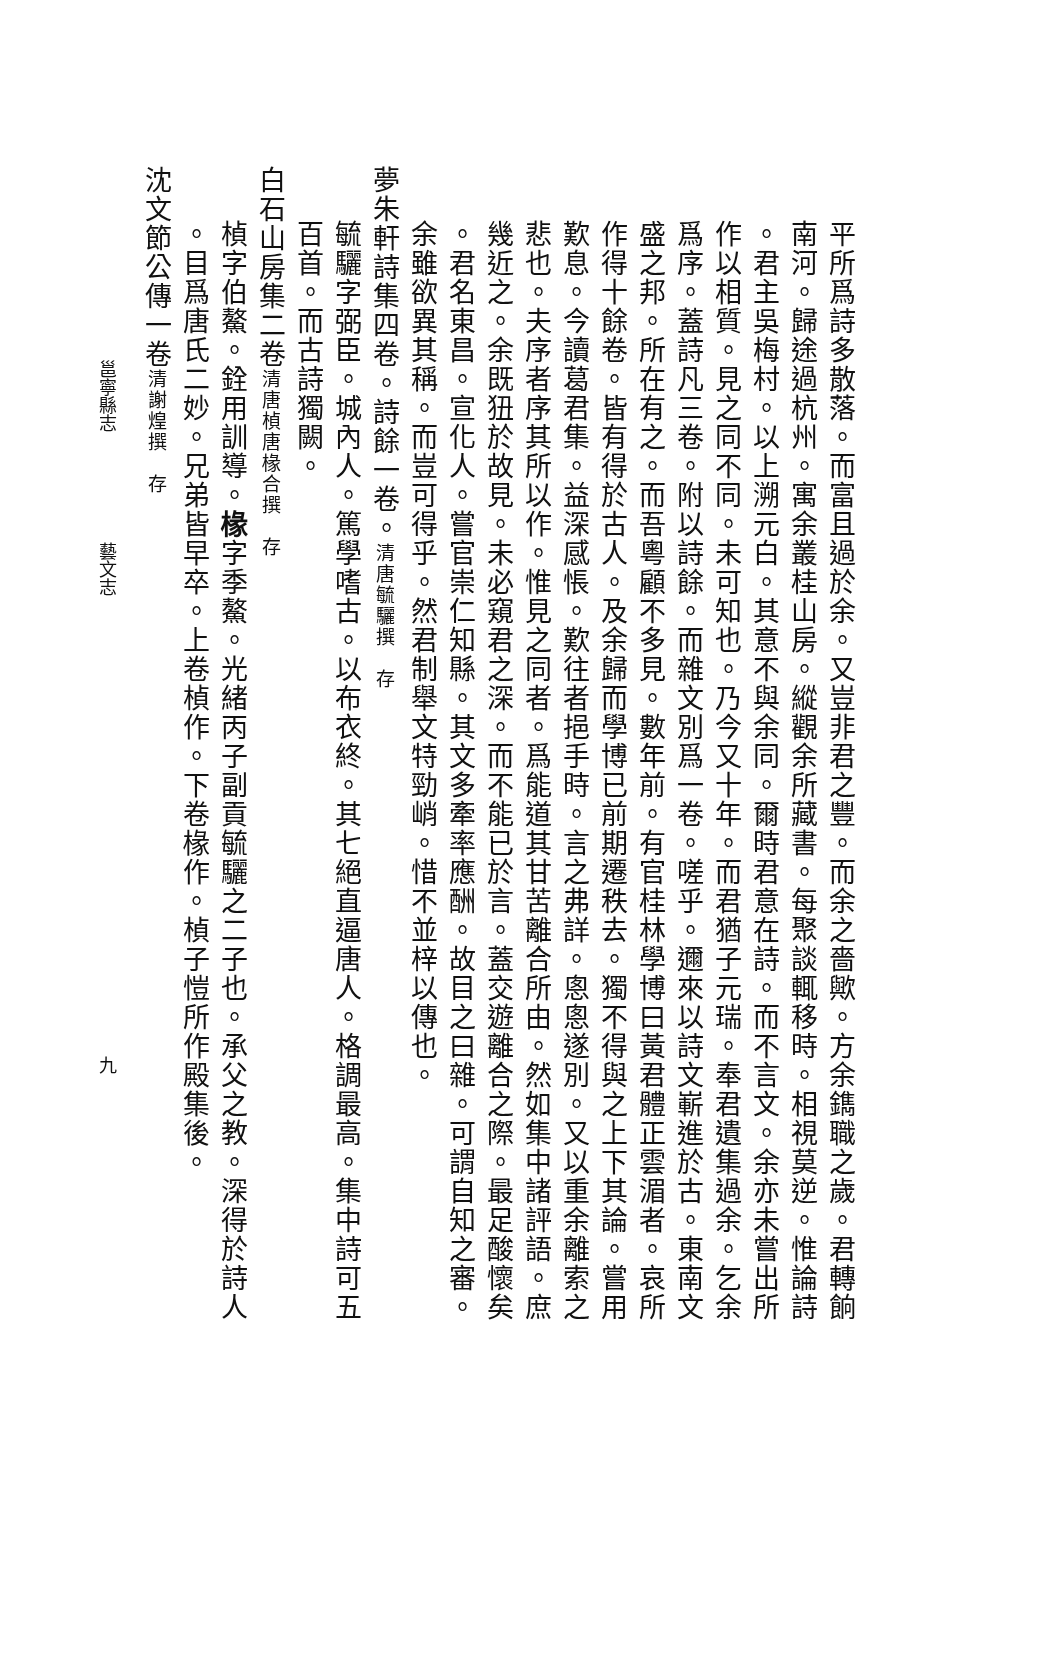平所爲詩多散落。而富且過於余。又豈非君之豐。而余之嗇歟。方余鐫職之歲。君轉餉
南河。歸途過杭州。寓余叢桂山房。縱觀余所藏書。每聚談輒移時。相視莫逆。惟論詩
。君主吳梅村。以上溯元白。其意不與余同。爾時君意在詩。而不言文。余亦未嘗出所
作以相質。見之同不同。未可知也。乃今又十年。而君猶子元瑞。奉君遺集過余。乞余
爲序。蓋詩凡三卷。附以詩餘。而雜文別爲一卷。嗟乎。邇來以詩文嶄進於古。東南文
盛之邦。所在有之。而吾粵顧不多見。數年前。有官桂林學博曰黃君體正雲湄者。哀所
作得十餘卷。皆有得於古人。及余歸而學博已前期遷秩去。獨不得與之上下其論。嘗用
歎息。今讀葛君集。益深感悵。歎往者挹手時。言之弗詳。悤悤遂別。又以重余離索之
悲也。夫序者序其所以作。惟見之同者。爲能道其甘苦離合所由。然如集中諸評語。庶
幾近之。余既狃於故見。未必窺君之深。而不能已於言。蓋交遊離合之際。最足酸懷矣
。君名東昌。宣化人。嘗官崇仁知縣。其文多牽率應酬。故目之曰雜。可謂自知之審。
余雖欲異其稱。而豈可得乎。然君制舉文特勁峭。惜不並梓以傳也。
夢朱軒詩集四卷。詩餘一卷。清唐毓驪撰　存
毓驪字弼臣。城內人。篤學嗜古。以布衣終。其七絕直逼唐人。格調最高。集中詩可五
百首。而古詩獨闕。
白石山房集二卷清唐楨唐椽合撰　存
楨字伯鰲。銓用訓導。椽字季鰲。光緒丙子副貢毓驪之二子也。承父之教。深得於詩人
。目爲唐氏二妙。兄弟皆早卒。上卷楨作。下卷椽作。楨子愷所作殿集後。
沈文節公傳一卷清謝煌撰　存
邕寧縣志 藝文志 九